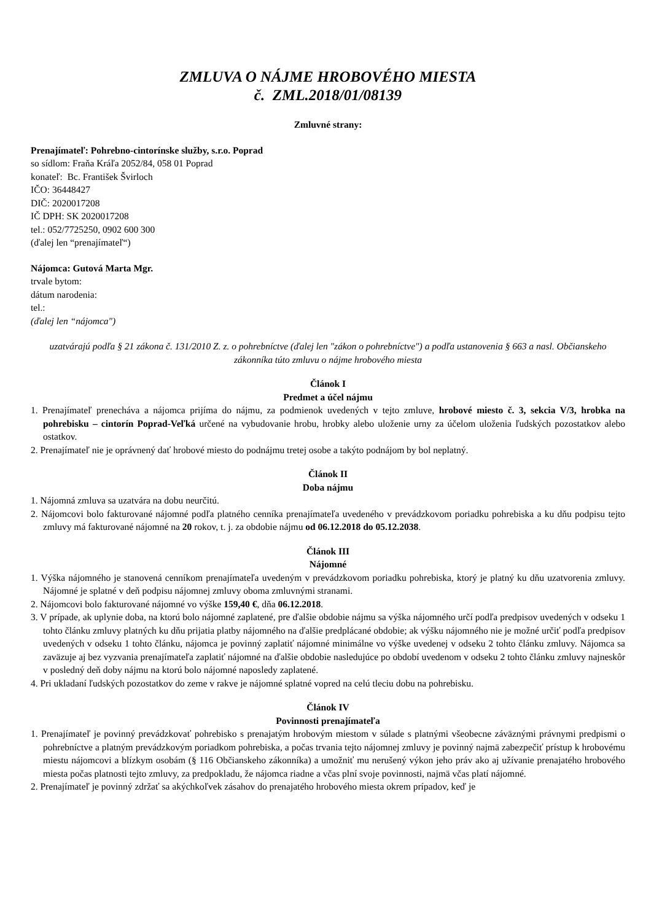ZMLUVA O NÁJME HROBOVÉHO MIESTA
č. ZML.2018/01/08139
Zmluvné strany:
Prenajímateľ: Pohrebno-cintorínske služby, s.r.o. Poprad
so sídlom: Fraňa Kráľa 2052/84, 058 01 Poprad
konateľ: Bc. František Švirloch
IČO: 36448427
DIČ: 2020017208
IČ DPH: SK 2020017208
tel.: 052/7725250, 0902 600 300
(ďalej len “prenajímateľ“)
Nájomca: Gutová Marta Mgr.
trvale bytom:
dátum narodenia:
tel.:
(ďalej len “nájomca")
uzatvárajú podľa § 21 zákona č. 131/2010 Z. z. o pohrebníctve (ďalej len "zákon o pohrebníctve") a podľa ustanovenia § 663 a nasl. Občianskeho zákonníka túto zmluvu o nájme hrobového miesta
Článok I
Predmet a účel nájmu
1. Prenajímateľ prenecháva a nájomca prijíma do nájmu, za podmienok uvedených v tejto zmluve, hrobové miesto č. 3, sekcia V/3, hrobka na pohrebisku – cintorín Poprad-Veľká určené na vybudovanie hrobu, hrobky alebo uloženie urny za účelom uloženia ľudských pozostatkov alebo ostatkov.
2. Prenajímateľ nie je oprávnený dať hrobové miesto do podnájmu tretej osobe a takýto podnájom by bol neplatný.
Článok II
Doba nájmu
1. Nájomná zmluva sa uzatvára na dobu neurčitú.
2. Nájomcovi bolo fakturované nájomné podľa platného cenníka prenajímateľa uvedeného v prevádzkovom poriadku pohrebiska a ku dňu podpisu tejto zmluvy má fakturované nájomné na 20 rokov, t. j. za obdobie nájmu od 06.12.2018 do 05.12.2038.
Článok III
Nájomné
1. Výška nájomného je stanovená cenníkom prenajímateľa uvedeným v prevádzkovom poriadku pohrebiska, ktorý je platný ku dňu uzatvorenia zmluvy. Nájomné je splatné v deň podpisu nájomnej zmluvy oboma zmluvnými stranami.
2. Nájomcovi bolo fakturované nájomné vo výške 159,40 €, dňa 06.12.2018.
3. V prípade, ak uplynie doba, na ktorú bolo nájomné zaplatené, pre ďalšie obdobie nájmu sa výška nájomného určí podľa predpisov uvedených v odseku 1 tohto článku zmluvy platných ku dňu prijatia platby nájomného na ďalšie predplácané obdobie; ak výšku nájomného nie je možné určiť podľa predpisov uvedených v odseku 1 tohto článku, nájomca je povinný zaplatiť nájomné minimálne vo výške uvedenej v odseku 2 tohto článku zmluvy. Nájomca sa zaväzuje aj bez vyzvania prenajímateľa zaplatiť nájomné na ďalšie obdobie nasledujúce po období uvedenom v odseku 2 tohto článku zmluvy najneskôr v posledný deň doby nájmu na ktorú bolo nájomné naposledy zaplatené.
4. Pri ukladaní ľudských pozostatkov do zeme v rakve je nájomné splatné vopred na celú tleciu dobu na pohrebisku.
Článok IV
Povinnosti prenajímateľa
1. Prenajímateľ je povinný prevádzkovať pohrebisko s prenajatým hrobovým miestom v súlade s platnými všeobecne záväznými právnymi predpismi o pohrebníctve a platným prevádzkovým poriadkom pohrebiska, a počas trvania tejto nájomnej zmluvy je povinný najmä zabezpečiť prístup k hrobovému miestu nájomcovi a blízkym osobám (§ 116 Občianskeho zákonníka) a umožniť mu nerušený výkon jeho práv ako aj užívanie prenajatého hrobového miesta počas platnosti tejto zmluvy, za predpokladu, že nájomca riadne a včas plní svoje povinnosti, najmä včas platí nájomné.
2. Prenajímateľ je povinný zdržať sa akýchkoľvek zásahov do prenajatého hrobového miesta okrem prípadov, keď je